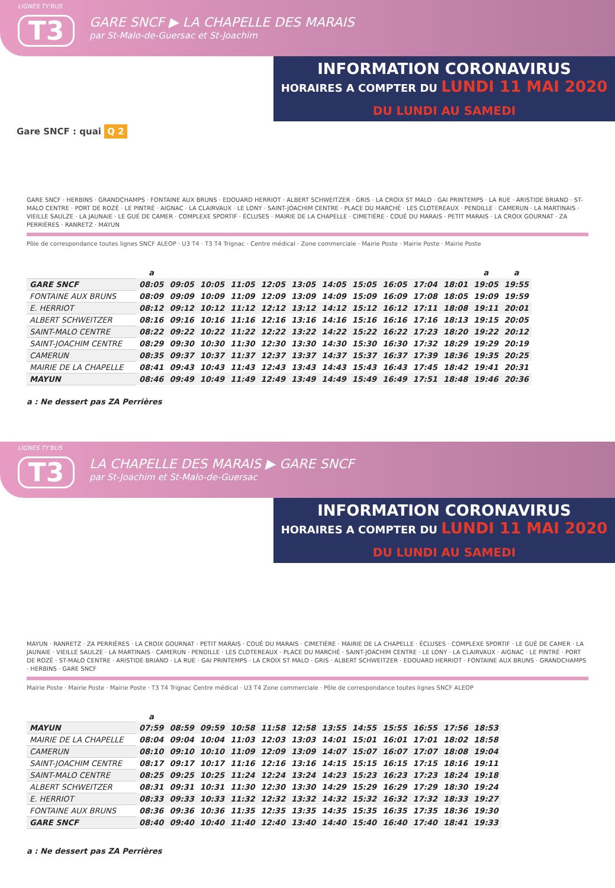LIGNES TY'BUS
T3
GARE SNCF ▶ LA CHAPELLE DES MARAIS
par St-Malo-de-Guersac et St-Joachim
INFORMATION CORONAVIRUS
HORAIRES A COMPTER DU LUNDI 11 MAI 2020
DU LUNDI AU SAMEDI
Gare SNCF : quai Q 2
GARE SNCF · HERBINS · GRANDCHAMPS · FONTAINE AUX BRUNS · EDOUARD HERRIOT · ALBERT SCHWEITZER · GRIS · LA CROIX ST MALO · GAI PRINTEMPS · LA RUE · ARISTIDE BRIAND · ST-MALO CENTRE · PORT DE ROZÉ · LE PINTRÉ · AIGNAC · LA CLAIRVAUX · LE LONY · SAINT-JOACHIM CENTRE · PLACE DU MARCHÉ · LES CLOTEREAUX · PENDILLE · CAMERUN · LA MARTINAIS · VIEILLE SAULZE · LA JAUNAIE · LE GUÉ DE CAMER · COMPLEXE SPORTIF · ÉCLUSES · MAIRIE DE LA CHAPELLE · CIMETIÈRE · COUÉ DU MARAIS · PETIT MARAIS · LA CROIX GOURNAT · ZA PERRIÈRES · RANRETZ · MAYUN
Pôle de correspondance toutes lignes SNCF ALEOP · U3 T4 · T3 T4 Trignac · Centre médical · Zone commerciale · Mairie Poste · Mairie Poste · Mairie Poste
| | a | | | | | | | | | | | a | a |
| --- | --- | --- | --- | --- | --- | --- | --- | --- | --- | --- | --- | --- | --- |
| GARE SNCF | 08:05 | 09:05 | 10:05 | 11:05 | 12:05 | 13:05 | 14:05 | 15:05 | 16:05 | 17:04 | 18:01 | 19:05 | 19:55 |
| FONTAINE AUX BRUNS | 08:09 | 09:09 | 10:09 | 11:09 | 12:09 | 13:09 | 14:09 | 15:09 | 16:09 | 17:08 | 18:05 | 19:09 | 19:59 |
| E. HERRIOT | 08:12 | 09:12 | 10:12 | 11:12 | 12:12 | 13:12 | 14:12 | 15:12 | 16:12 | 17:11 | 18:08 | 19:11 | 20:01 |
| ALBERT SCHWEITZER | 08:16 | 09:16 | 10:16 | 11:16 | 12:16 | 13:16 | 14:16 | 15:16 | 16:16 | 17:16 | 18:13 | 19:15 | 20:05 |
| SAINT-MALO CENTRE | 08:22 | 09:22 | 10:22 | 11:22 | 12:22 | 13:22 | 14:22 | 15:22 | 16:22 | 17:23 | 18:20 | 19:22 | 20:12 |
| SAINT-JOACHIM CENTRE | 08:29 | 09:30 | 10:30 | 11:30 | 12:30 | 13:30 | 14:30 | 15:30 | 16:30 | 17:32 | 18:29 | 19:29 | 20:19 |
| CAMERUN | 08:35 | 09:37 | 10:37 | 11:37 | 12:37 | 13:37 | 14:37 | 15:37 | 16:37 | 17:39 | 18:36 | 19:35 | 20:25 |
| MAIRIE DE LA CHAPELLE | 08:41 | 09:43 | 10:43 | 11:43 | 12:43 | 13:43 | 14:43 | 15:43 | 16:43 | 17:45 | 18:42 | 19:41 | 20:31 |
| MAYUN | 08:46 | 09:49 | 10:49 | 11:49 | 12:49 | 13:49 | 14:49 | 15:49 | 16:49 | 17:51 | 18:48 | 19:46 | 20:36 |
a : Ne dessert pas ZA Perrières
LIGNES TY'BUS
T3
LA CHAPELLE DES MARAIS ▶ GARE SNCF
par St-Joachim et St-Malo-de-Guersac
INFORMATION CORONAVIRUS
HORAIRES A COMPTER DU LUNDI 11 MAI 2020
DU LUNDI AU SAMEDI
MAYUN · RANRETZ · ZA PERRIÈRES · LA CROIX GOURNAT · PETIT MARAIS · COUÉ DU MARAIS · CIMETIÈRE · MAIRIE DE LA CHAPELLE · ÉCLUSES · COMPLEXE SPORTIF · LE GUÉ DE CAMER · LA JAUNAIE · VIEILLE SAULZE · LA MARTINAIS · CAMERUN · PENDILLE · LES CLOTEREAUX · PLACE DU MARCHÉ · SAINT-JOACHIM CENTRE · LE LONY · LA CLAIRVAUX · AIGNAC · LE PINTRÉ · PORT DE ROZÉ · ST-MALO CENTRE · ARISTIDE BRIAND · LA RUE · GAI PRINTEMPS · LA CROIX ST MALO · GRIS · ALBERT SCHWEITZER · EDOUARD HERRIOT · FONTAINE AUX BRUNS · GRANDCHAMPS · HERBINS · GARE SNCF
Mairie Poste · Mairie Poste · Mairie Poste · T3 T4 Trignac Centre médical · U3 T4 Zone commerciale · Pôle de correspondance toutes lignes SNCF ALEOP
| | a | | | | | | | | | | | |
| --- | --- | --- | --- | --- | --- | --- | --- | --- | --- | --- | --- | --- |
| MAYUN | 07:59 | 08:59 | 09:59 | 10:58 | 11:58 | 12:58 | 13:55 | 14:55 | 15:55 | 16:55 | 17:56 | 18:53 |
| MAIRIE DE LA CHAPELLE | 08:04 | 09:04 | 10:04 | 11:03 | 12:03 | 13:03 | 14:01 | 15:01 | 16:01 | 17:01 | 18:02 | 18:58 |
| CAMERUN | 08:10 | 09:10 | 10:10 | 11:09 | 12:09 | 13:09 | 14:07 | 15:07 | 16:07 | 17:07 | 18:08 | 19:04 |
| SAINT-JOACHIM CENTRE | 08:17 | 09:17 | 10:17 | 11:16 | 12:16 | 13:16 | 14:15 | 15:15 | 16:15 | 17:15 | 18:16 | 19:11 |
| SAINT-MALO CENTRE | 08:25 | 09:25 | 10:25 | 11:24 | 12:24 | 13:24 | 14:23 | 15:23 | 16:23 | 17:23 | 18:24 | 19:18 |
| ALBERT SCHWEITZER | 08:31 | 09:31 | 10:31 | 11:30 | 12:30 | 13:30 | 14:29 | 15:29 | 16:29 | 17:29 | 18:30 | 19:24 |
| E. HERRIOT | 08:33 | 09:33 | 10:33 | 11:32 | 12:32 | 13:32 | 14:32 | 15:32 | 16:32 | 17:32 | 18:33 | 19:27 |
| FONTAINE AUX BRUNS | 08:36 | 09:36 | 10:36 | 11:35 | 12:35 | 13:35 | 14:35 | 15:35 | 16:35 | 17:35 | 18:36 | 19:30 |
| GARE SNCF | 08:40 | 09:40 | 10:40 | 11:40 | 12:40 | 13:40 | 14:40 | 15:40 | 16:40 | 17:40 | 18:41 | 19:33 |
a : Ne dessert pas ZA Perrières